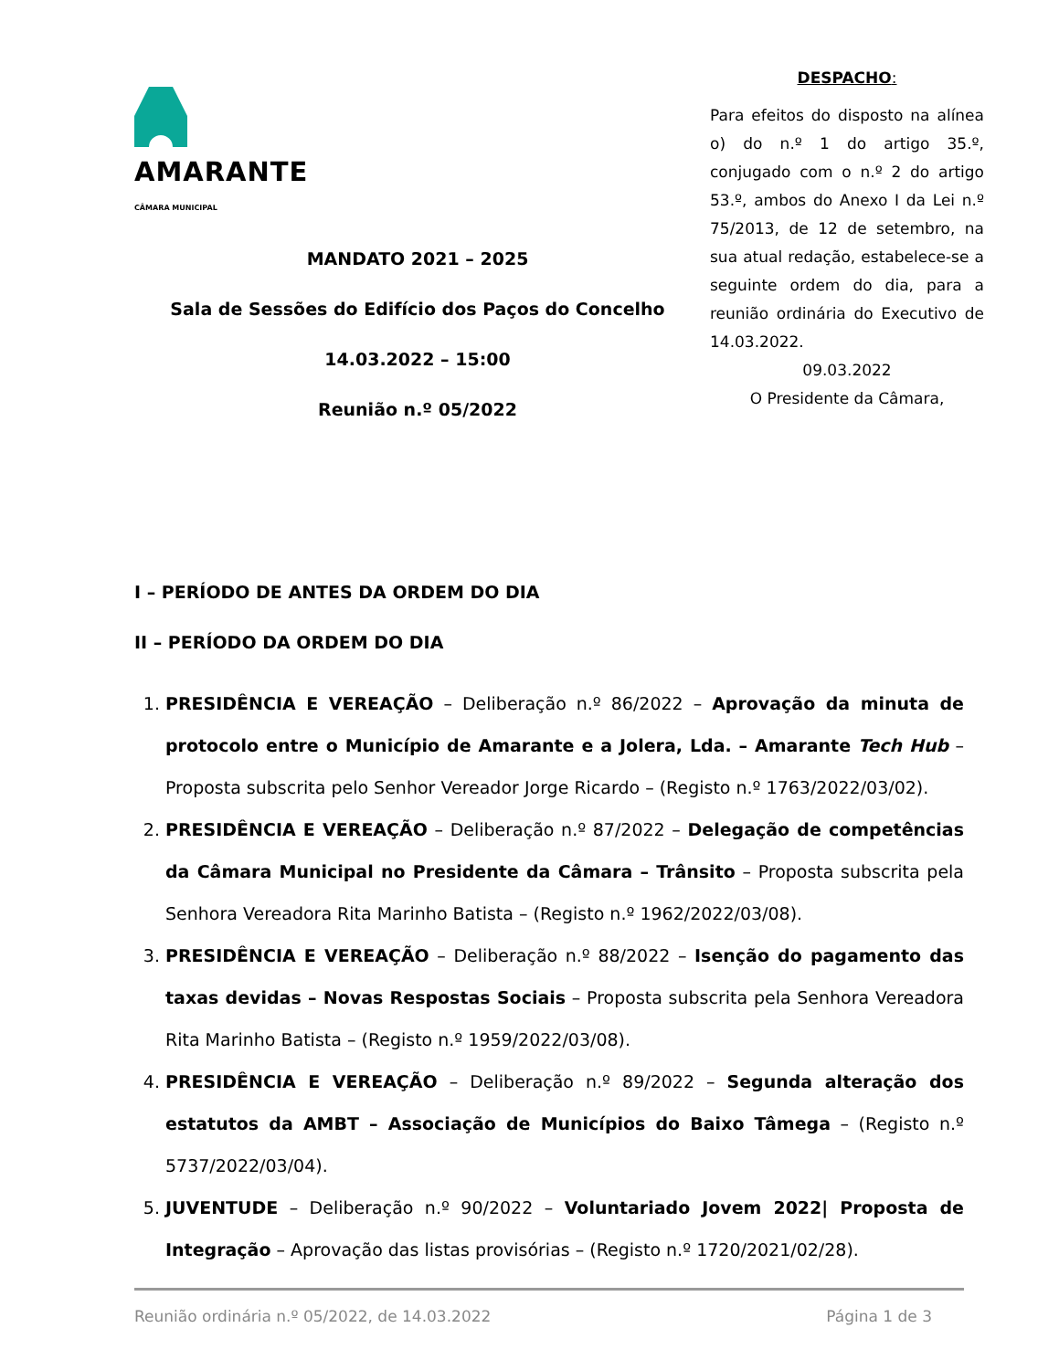AMARANTE
CÂMARA MUNICIPAL
MANDATO 2021 – 2025
Sala de Sessões do Edifício dos Paços do Concelho
14.03.2022 – 15:00
Reunião n.º 05/2022
DESPACHO:
Para efeitos do disposto na alínea o) do n.º 1 do artigo 35.º, conjugado com o n.º 2 do artigo 53.º, ambos do Anexo I da Lei n.º 75/2013, de 12 de setembro, na sua atual redação, estabelece-se a seguinte ordem do dia, para a reunião ordinária do Executivo de 14.03.2022.
09.03.2022
O Presidente da Câmara,
I – PERÍODO DE ANTES DA ORDEM DO DIA
II – PERÍODO DA ORDEM DO DIA
1. PRESIDÊNCIA E VEREAÇÃO – Deliberação n.º 86/2022 – Aprovação da minuta de protocolo entre o Município de Amarante e a Jolera, Lda. – Amarante Tech Hub – Proposta subscrita pelo Senhor Vereador Jorge Ricardo – (Registo n.º 1763/2022/03/02).
2. PRESIDÊNCIA E VEREAÇÃO – Deliberação n.º 87/2022 – Delegação de competências da Câmara Municipal no Presidente da Câmara – Trânsito – Proposta subscrita pela Senhora Vereadora Rita Marinho Batista – (Registo n.º 1962/2022/03/08).
3. PRESIDÊNCIA E VEREAÇÃO – Deliberação n.º 88/2022 – Isenção do pagamento das taxas devidas – Novas Respostas Sociais – Proposta subscrita pela Senhora Vereadora Rita Marinho Batista – (Registo n.º 1959/2022/03/08).
4. PRESIDÊNCIA E VEREAÇÃO – Deliberação n.º 89/2022 – Segunda alteração dos estatutos da AMBT – Associação de Municípios do Baixo Tâmega – (Registo n.º 5737/2022/03/04).
5. JUVENTUDE – Deliberação n.º 90/2022 – Voluntariado Jovem 2022| Proposta de Integração – Aprovação das listas provisórias – (Registo n.º 1720/2021/02/28).
Reunião ordinária n.º 05/2022, de 14.03.2022 Página 1 de 3